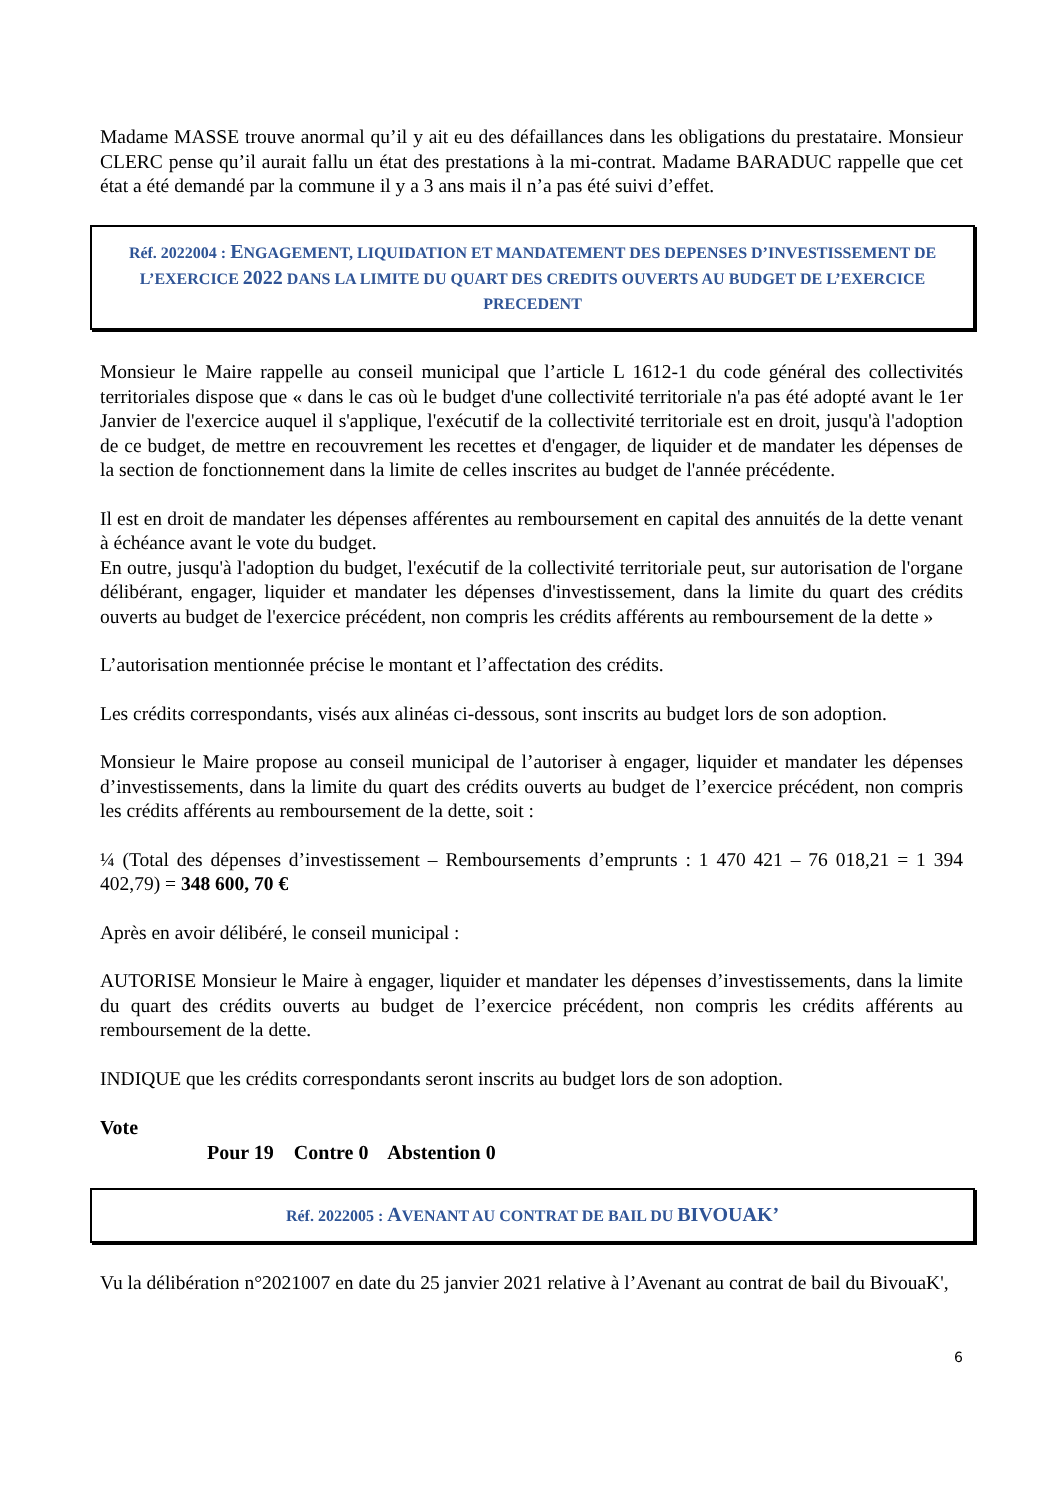Madame MASSE trouve anormal qu’il y ait eu des défaillances dans les obligations du prestataire. Monsieur CLERC pense qu’il aurait fallu un état des prestations à la mi-contrat. Madame BARADUC rappelle que cet état a été demandé par la commune il y a 3 ans mais il n’a pas été suivi d’effet.
Réf. 2022004 : ENGAGEMENT, LIQUIDATION ET MANDATEMENT DES DEPENSES D’INVESTISSEMENT DE L’EXERCICE 2022 DANS LA LIMITE DU QUART DES CREDITS OUVERTS AU BUDGET DE L’EXERCICE PRECEDENT
Monsieur le Maire rappelle au conseil municipal que l’article L 1612-1 du code général des collectivités territoriales dispose que « dans le cas où le budget d'une collectivité territoriale n'a pas été adopté avant le 1er Janvier de l'exercice auquel il s'applique, l'exécutif de la collectivité territoriale est en droit, jusqu'à l'adoption de ce budget, de mettre en recouvrement les recettes et d'engager, de liquider et de mandater les dépenses de la section de fonctionnement dans la limite de celles inscrites au budget de l'année précédente.
Il est en droit de mandater les dépenses afférentes au remboursement en capital des annuités de la dette venant à échéance avant le vote du budget.
En outre, jusqu'à l'adoption du budget, l'exécutif de la collectivité territoriale peut, sur autorisation de l'organe délibérant, engager, liquider et mandater les dépenses d'investissement, dans la limite du quart des crédits ouverts au budget de l'exercice précédent, non compris les crédits afférents au remboursement de la dette »
L’autorisation mentionnée précise le montant et l’affectation des crédits.
Les crédits correspondants, visés aux alinéas ci-dessous, sont inscrits au budget lors de son adoption.
Monsieur le Maire propose au conseil municipal de l’autoriser à engager, liquider et mandater les dépenses d’investissements, dans la limite du quart des crédits ouverts au budget de l’exercice précédent, non compris les crédits afférents au remboursement de la dette, soit :
¼ (Total des dépenses d’investissement – Remboursements d’emprunts : 1 470 421 – 76 018,21 = 1 394 402,79) = 348 600, 70 €
Après en avoir délibéré, le conseil municipal :
AUTORISE Monsieur le Maire à engager, liquider et mandater les dépenses d’investissements, dans la limite du quart des crédits ouverts au budget de l’exercice précédent, non compris les crédits afférents au remboursement de la dette.
INDIQUE que les crédits correspondants seront inscrits au budget lors de son adoption.
Vote
Pour 19 Contre 0 Abstention 0
Réf. 2022005 : AVENANT AU CONTRAT DE BAIL DU BIVOUAK’
Vu la délibération n°2021007 en date du 25 janvier 2021 relative à l’Avenant au contrat de bail du BivouaK',
6